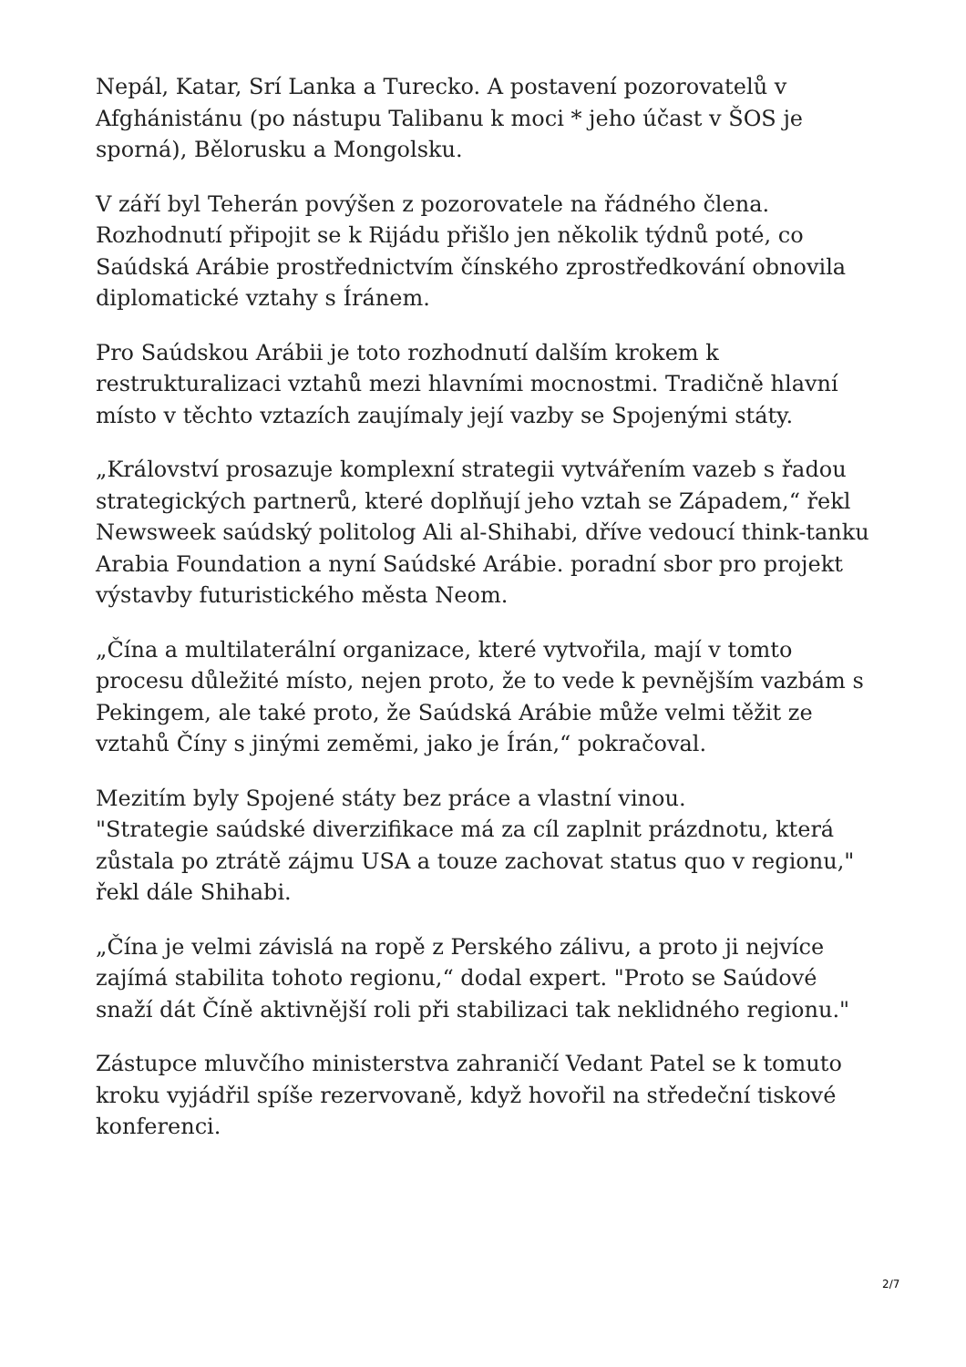Nepál, Katar, Srí Lanka a Turecko. A postavení pozorovatelů v Afghánistánu (po nástupu Talibanu k moci * jeho účast v ŠOS je sporná), Bělorusku a Mongolsku.
V září byl Teherán povýšen z pozorovatele na řádného člena. Rozhodnutí připojit se k Rijádu přišlo jen několik týdnů poté, co Saúdská Arábie prostřednictvím čínského zprostředkování obnovila diplomatické vztahy s Íránem.
Pro Saúdskou Arábii je toto rozhodnutí dalším krokem k restrukturalizaci vztahů mezi hlavními mocnostmi. Tradičně hlavní místo v těchto vztazích zaujímaly její vazby se Spojenými státy.
„Království prosazuje komplexní strategii vytvářením vazeb s řadou strategických partnerů, které doplňují jeho vztah se Západem,“ řekl Newsweek saúdský politolog Ali al-Shihabi, dříve vedoucí think-tanku Arabia Foundation a nyní Saúdské Arábie. poradní sbor pro projekt výstavby futuristického města Neom.
„Čína a multilaterální organizace, které vytvořila, mají v tomto procesu důležité místo, nejen proto, že to vede k pevnějším vazbám s Pekingem, ale také proto, že Saúdská Arábie může velmi těžit ze vztahů Číny s jinými zeměmi, jako je Írán,“ pokračoval.
Mezitím byly Spojené státy bez práce a vlastní vinou.
"Strategie saúdské diverzifikace má za cíl zaplnit prázdnotu, která zůstala po ztrátě zájmu USA a touze zachovat status quo v regionu," řekl dále Shihabi.
„Čína je velmi závislá na ropě z Perského zálivu, a proto ji nejvíce zajímá stabilita tohoto regionu,“ dodal expert. "Proto se Saúdové snaží dát Číně aktivnější roli při stabilizaci tak neklidného regionu."
Zástupce mluvčího ministerstva zahraničí Vedant Patel se k tomuto kroku vyjádřil spíše rezervovaně, když hovořil na středeční tiskové konferenci.
2/7